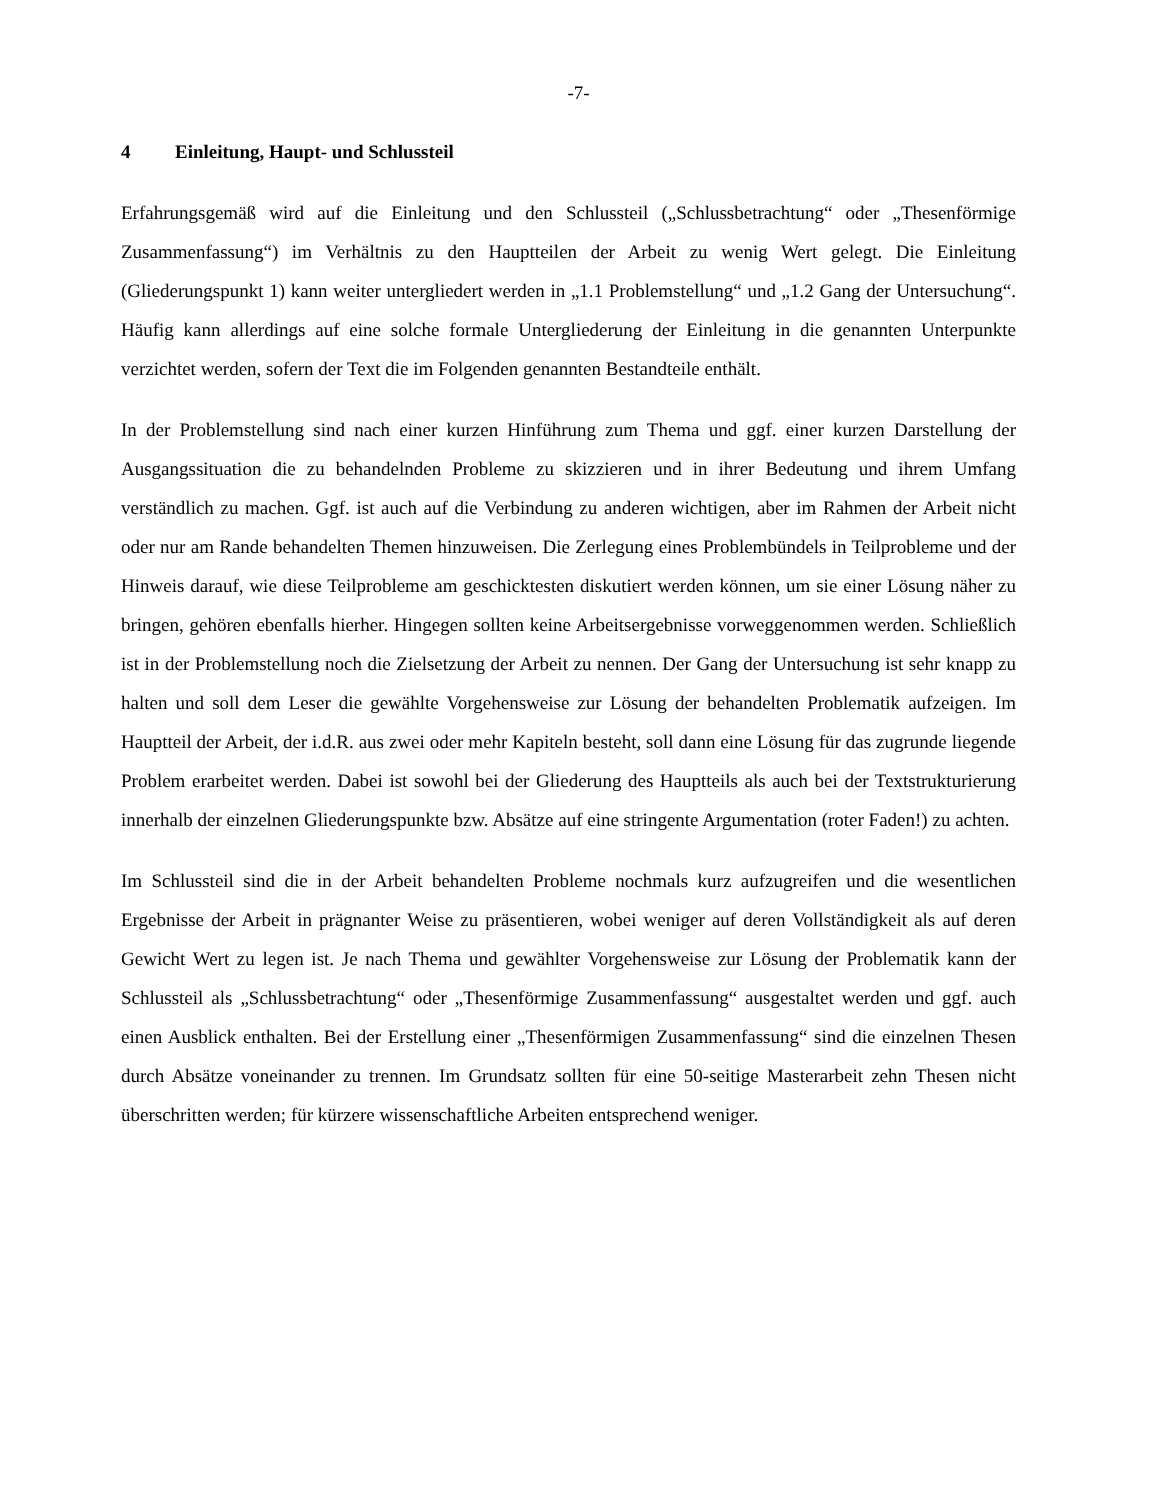-7-
4 Einleitung, Haupt- und Schlussteil
Erfahrungsgemäß wird auf die Einleitung und den Schlussteil („Schlussbetrachtung“ oder „Thesenförmige Zusammenfassung“) im Verhältnis zu den Hauptteilen der Arbeit zu wenig Wert gelegt. Die Einleitung (Gliederungspunkt 1) kann weiter untergliedert werden in „1.1 Problemstellung“ und „1.2 Gang der Untersuchung“. Häufig kann allerdings auf eine solche formale Untergliederung der Einleitung in die genannten Unterpunkte verzichtet werden, sofern der Text die im Folgenden genannten Bestandteile enthält.
In der Problemstellung sind nach einer kurzen Hinführung zum Thema und ggf. einer kurzen Darstellung der Ausgangssituation die zu behandelnden Probleme zu skizzieren und in ihrer Bedeutung und ihrem Umfang verständlich zu machen. Ggf. ist auch auf die Verbindung zu anderen wichtigen, aber im Rahmen der Arbeit nicht oder nur am Rande behandelten Themen hinzuweisen. Die Zerlegung eines Problembündels in Teilprobleme und der Hinweis darauf, wie diese Teilprobleme am geschicktesten diskutiert werden können, um sie einer Lösung näher zu bringen, gehören ebenfalls hierher. Hingegen sollten keine Arbeitsergebnisse vorweggenommen werden. Schließlich ist in der Problemstellung noch die Zielsetzung der Arbeit zu nennen. Der Gang der Untersuchung ist sehr knapp zu halten und soll dem Leser die gewählte Vorgehensweise zur Lösung der behandelten Problematik aufzeigen. Im Hauptteil der Arbeit, der i.d.R. aus zwei oder mehr Kapiteln besteht, soll dann eine Lösung für das zugrunde liegende Problem erarbeitet werden. Dabei ist sowohl bei der Gliederung des Hauptteils als auch bei der Textstrukturierung innerhalb der einzelnen Gliederungspunkte bzw. Absätze auf eine stringente Argumentation (roter Faden!) zu achten.
Im Schlussteil sind die in der Arbeit behandelten Probleme nochmals kurz aufzugreifen und die wesentlichen Ergebnisse der Arbeit in prägnanter Weise zu präsentieren, wobei weniger auf deren Vollständigkeit als auf deren Gewicht Wert zu legen ist. Je nach Thema und gewählter Vorgehensweise zur Lösung der Problematik kann der Schlussteil als „Schlussbetrachtung“ oder „Thesenförmige Zusammenfassung“ ausgestaltet werden und ggf. auch einen Ausblick enthalten. Bei der Erstellung einer „Thesenförmigen Zusammenfassung“ sind die einzelnen Thesen durch Absätze voneinander zu trennen. Im Grundsatz sollten für eine 50-seitige Masterarbeit zehn Thesen nicht überschritten werden; für kürzere wissenschaftliche Arbeiten entsprechend weniger.